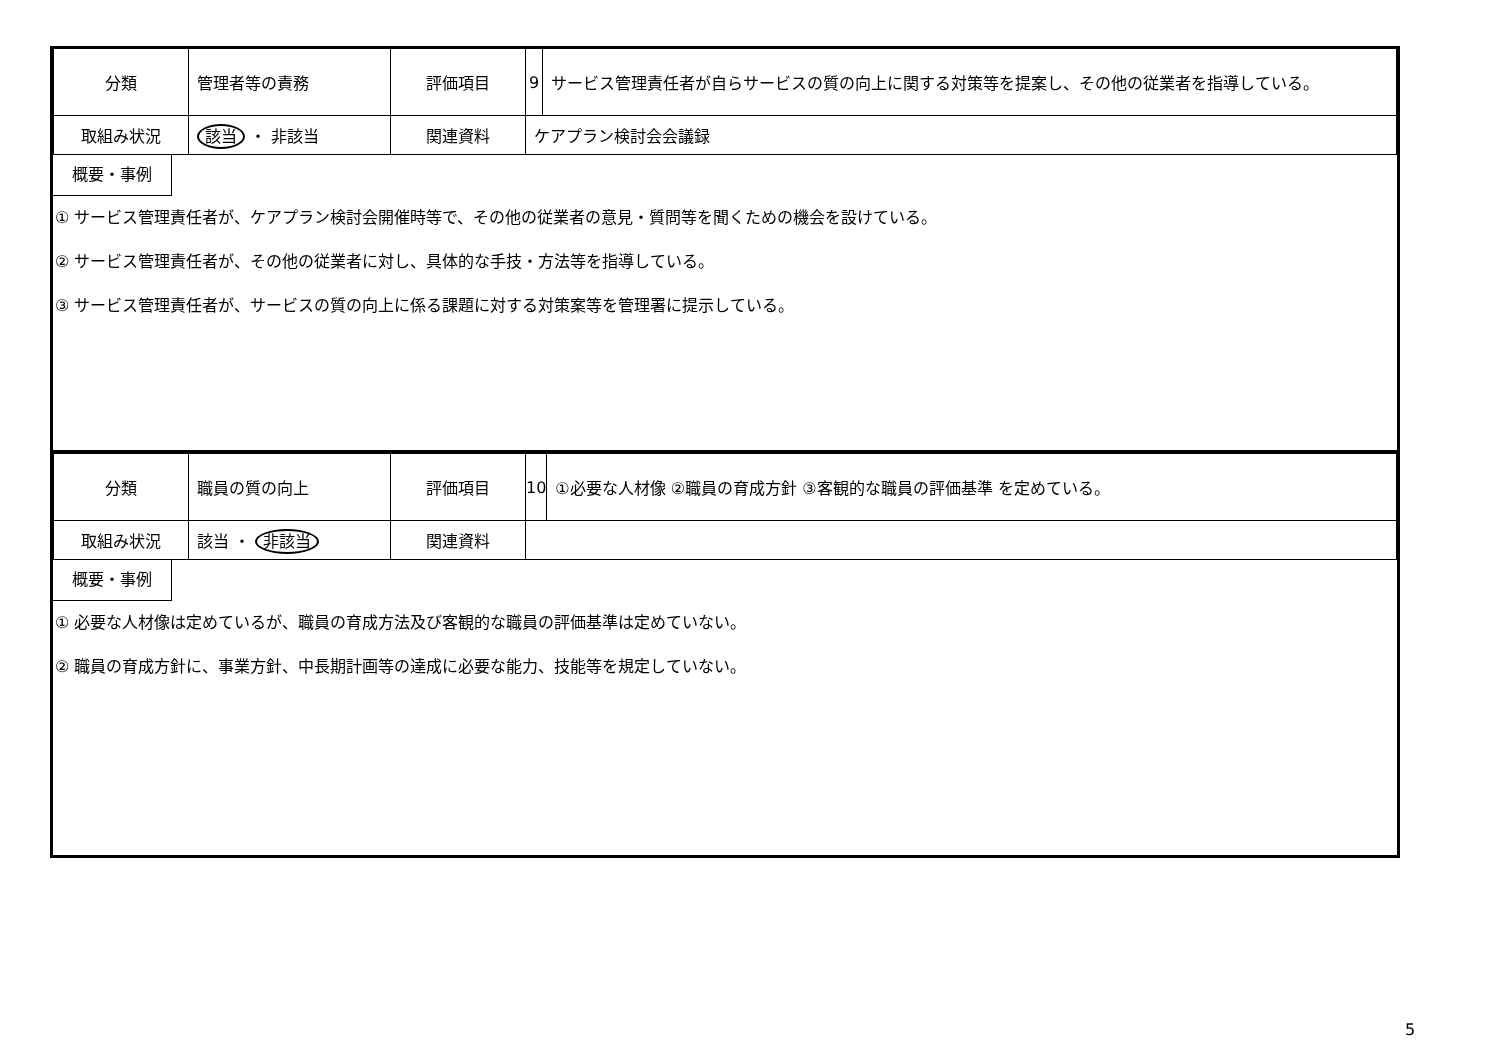| 分類 | 管理者等の責務 | 評価項目 | 9 | サービス管理責任者が自らサービスの質の向上に関する対策等を提案し、その他の従業者を指導している。 |
| 取組み状況 | 該当 ・ 非該当 | 関連資料 | ケアプラン検討会会議録 | |
概要・事例
① サービス管理責任者が、ケアプラン検討会開催時等で、その他の従業者の意見・質問等を聞くための機会を設けている。
② サービス管理責任者が、その他の従業者に対し、具体的な手技・方法等を指導している。
③ サービス管理責任者が、サービスの質の向上に係る課題に対する対策案等を管理署に提示している。
| 分類 | 職員の質の向上 | 評価項目 | 10 | ①必要な人材像 ②職員の育成方針 ③客観的な職員の評価基準 を定めている。 |
| 取組み状況 | 該当 ・ 非該当 | 関連資料 | | |
概要・事例
① 必要な人材像は定めているが、職員の育成方法及び客観的な職員の評価基準は定めていない。
② 職員の育成方針に、事業方針、中長期計画等の達成に必要な能力、技能等を規定していない。
5